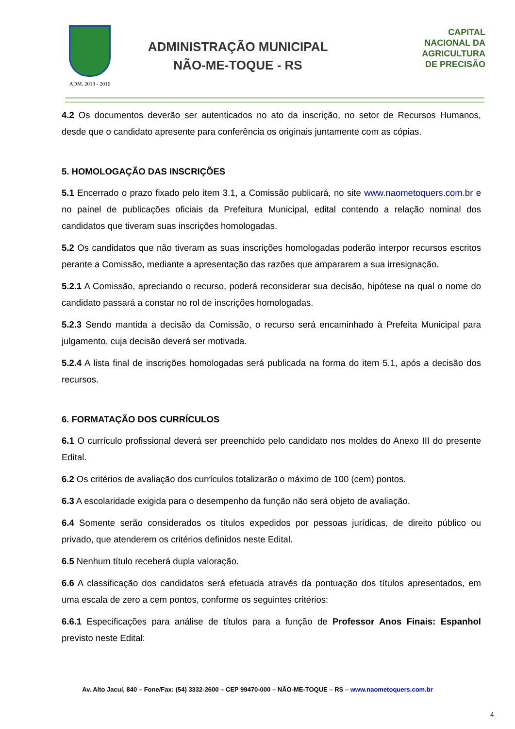ADM. 2013 - 2016
ADMINISTRAÇÃO MUNICIPAL
NÃO-ME-TOQUE - RS
CAPITAL
NACIONAL DA
AGRICULTURA
DE PRECISÃO
4.2 Os documentos deverão ser autenticados no ato da inscrição, no setor de Recursos Humanos, desde que o candidato apresente para conferência os originais juntamente com as cópias.
5. HOMOLOGAÇÃO DAS INSCRIÇÕES
5.1 Encerrado o prazo fixado pelo item 3.1, a Comissão publicará, no site www.naometoquers.com.br e no painel de publicações oficiais da Prefeitura Municipal, edital contendo a relação nominal dos candidatos que tiveram suas inscrições homologadas.
5.2 Os candidatos que não tiveram as suas inscrições homologadas poderão interpor recursos escritos perante a Comissão, mediante a apresentação das razões que ampararem a sua irresignação.
5.2.1 A Comissão, apreciando o recurso, poderá reconsiderar sua decisão, hipótese na qual o nome do candidato passará a constar no rol de inscrições homologadas.
5.2.3 Sendo mantida a decisão da Comissão, o recurso será encaminhado à Prefeita Municipal para julgamento, cuja decisão deverá ser motivada.
5.2.4 A lista final de inscrições homologadas será publicada na forma do item 5.1, após a decisão dos recursos.
6. FORMATAÇÃO DOS CURRÍCULOS
6.1 O currículo profissional deverá ser preenchido pelo candidato nos moldes do Anexo III do presente Edital.
6.2 Os critérios de avaliação dos currículos totalizarão o máximo de 100 (cem) pontos.
6.3 A escolaridade exigida para o desempenho da função não será objeto de avaliação.
6.4 Somente serão considerados os títulos expedidos por pessoas jurídicas, de direito público ou privado, que atenderem os critérios definidos neste Edital.
6.5 Nenhum título receberá dupla valoração.
6.6 A classificação dos candidatos será efetuada através da pontuação dos títulos apresentados, em uma escala de zero a cem pontos, conforme os seguintes critérios:
6.6.1 Especificações para análise de títulos para a função de Professor Anos Finais: Espanhol previsto neste Edital:
Av. Alto Jacuí, 840 – Fone/Fax: (54) 3332-2600 – CEP 99470-000 – NÂO-ME-TOQUE – RS – www.naometoquers.com.br
4